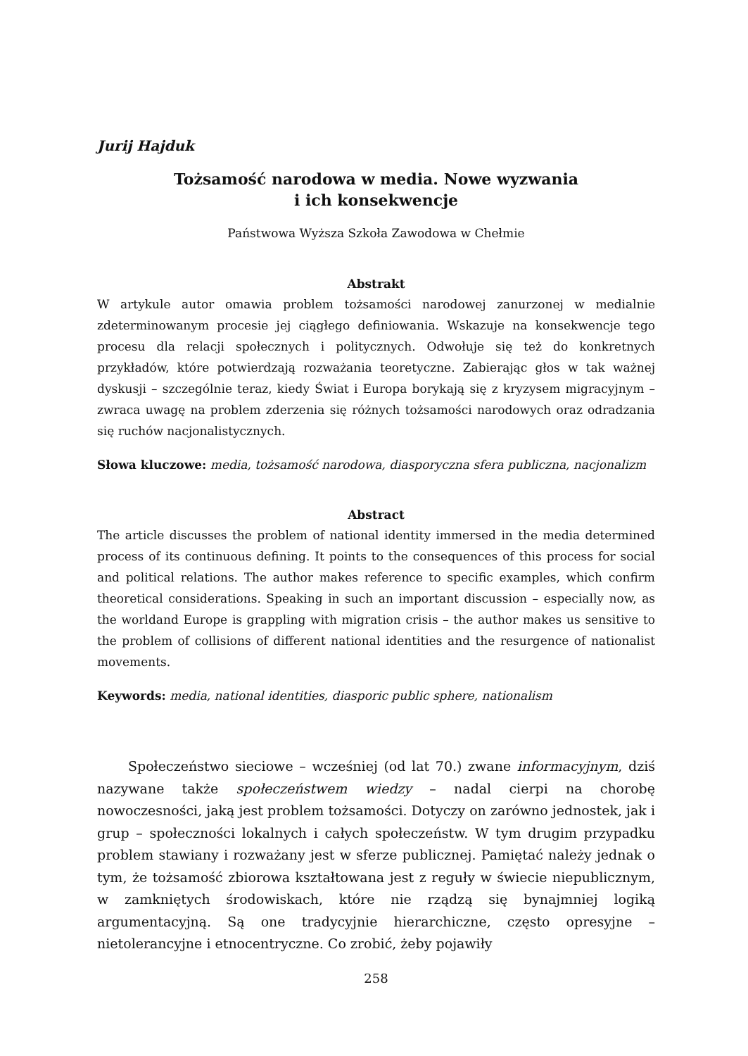Jurij Hajduk
Tożsamość narodowa w media. Nowe wyzwania
i ich konsekwencje
Państwowa Wyższa Szkoła Zawodowa w Chełmie
Abstrakt
W artykule autor omawia problem tożsamości narodowej zanurzonej w medialnie zdeterminowanym procesie jej ciągłego definiowania. Wskazuje na konsekwencje tego procesu dla relacji społecznych i politycznych. Odwołuje się też do konkretnych przykładów, które potwierdzają rozważania teoretyczne. Zabierając głos w tak ważnej dyskusji – szczególnie teraz, kiedy Świat i Europa borykają się z kryzysem migracyjnym – zwraca uwagę na problem zderzenia się różnych tożsamości narodowych oraz odradzania się ruchów nacjonalistycznych.
Słowa kluczowe: media, tożsamość narodowa, diasporyczna sfera publiczna, nacjonalizm
Abstract
The article discusses the problem of national identity immersed in the media determined process of its continuous defining. It points to the consequences of this process for social and political relations. The author makes reference to specific examples, which confirm theoretical considerations. Speaking in such an important discussion – especially now, as the worldand Europe is grappling with migration crisis – the author makes us sensitive to the problem of collisions of different national identities and the resurgence of nationalist movements.
Keywords: media, national identities, diasporic public sphere, nationalism
Społeczeństwo sieciowe – wcześniej (od lat 70.) zwane informacyjnym, dziś nazywane także społeczeństwem wiedzy – nadal cierpi na chorobę nowoczesności, jaką jest problem tożsamości. Dotyczy on zarówno jednostek, jak i grup – społeczności lokalnych i całych społeczeństw. W tym drugim przypadku problem stawiany i rozważany jest w sferze publicznej. Pamiętać należy jednak o tym, że tożsamość zbiorowa kształtowana jest z reguły w świecie niepublicznym, w zamkniętych środowiskach, które nie rządzą się bynajmniej logiką argumentacyjną. Są one tradycyjnie hierarchiczne, często opresyjne – nietolerancyjne i etnocentryczne. Co zrobić, żeby pojawiły
258